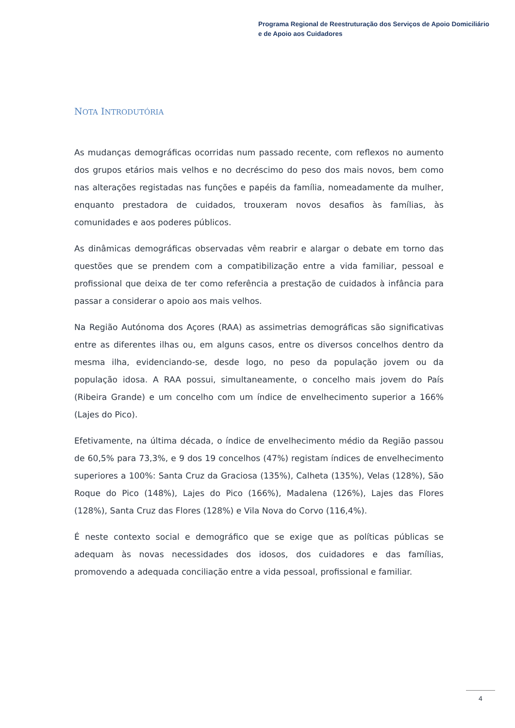Programa Regional de Reestruturação dos Serviços de Apoio Domiciliário
e de Apoio aos Cuidadores
NOTA INTRODUTÓRIA
As mudanças demográficas ocorridas num passado recente, com reflexos no aumento dos grupos etários mais velhos e no decréscimo do peso dos mais novos, bem como nas alterações registadas nas funções e papéis da família, nomeadamente da mulher, enquanto prestadora de cuidados, trouxeram novos desafios às famílias, às comunidades e aos poderes públicos.
As dinâmicas demográficas observadas vêm reabrir e alargar o debate em torno das questões que se prendem com a compatibilização entre a vida familiar, pessoal e profissional que deixa de ter como referência a prestação de cuidados à infância para passar a considerar o apoio aos mais velhos.
Na Região Autónoma dos Açores (RAA) as assimetrias demográficas são significativas entre as diferentes ilhas ou, em alguns casos, entre os diversos concelhos dentro da mesma ilha, evidenciando-se, desde logo, no peso da população jovem ou da população idosa. A RAA possui, simultaneamente, o concelho mais jovem do País (Ribeira Grande) e um concelho com um índice de envelhecimento superior a 166% (Lajes do Pico).
Efetivamente, na última década, o índice de envelhecimento médio da Região passou de 60,5% para 73,3%, e 9 dos 19 concelhos (47%) registam índices de envelhecimento superiores a 100%: Santa Cruz da Graciosa (135%), Calheta (135%), Velas (128%), São Roque do Pico (148%), Lajes do Pico (166%), Madalena (126%), Lajes das Flores (128%), Santa Cruz das Flores (128%) e Vila Nova do Corvo (116,4%).
É neste contexto social e demográfico que se exige que as políticas públicas se adequam às novas necessidades dos idosos, dos cuidadores e das famílias, promovendo a adequada conciliação entre a vida pessoal, profissional e familiar.
4